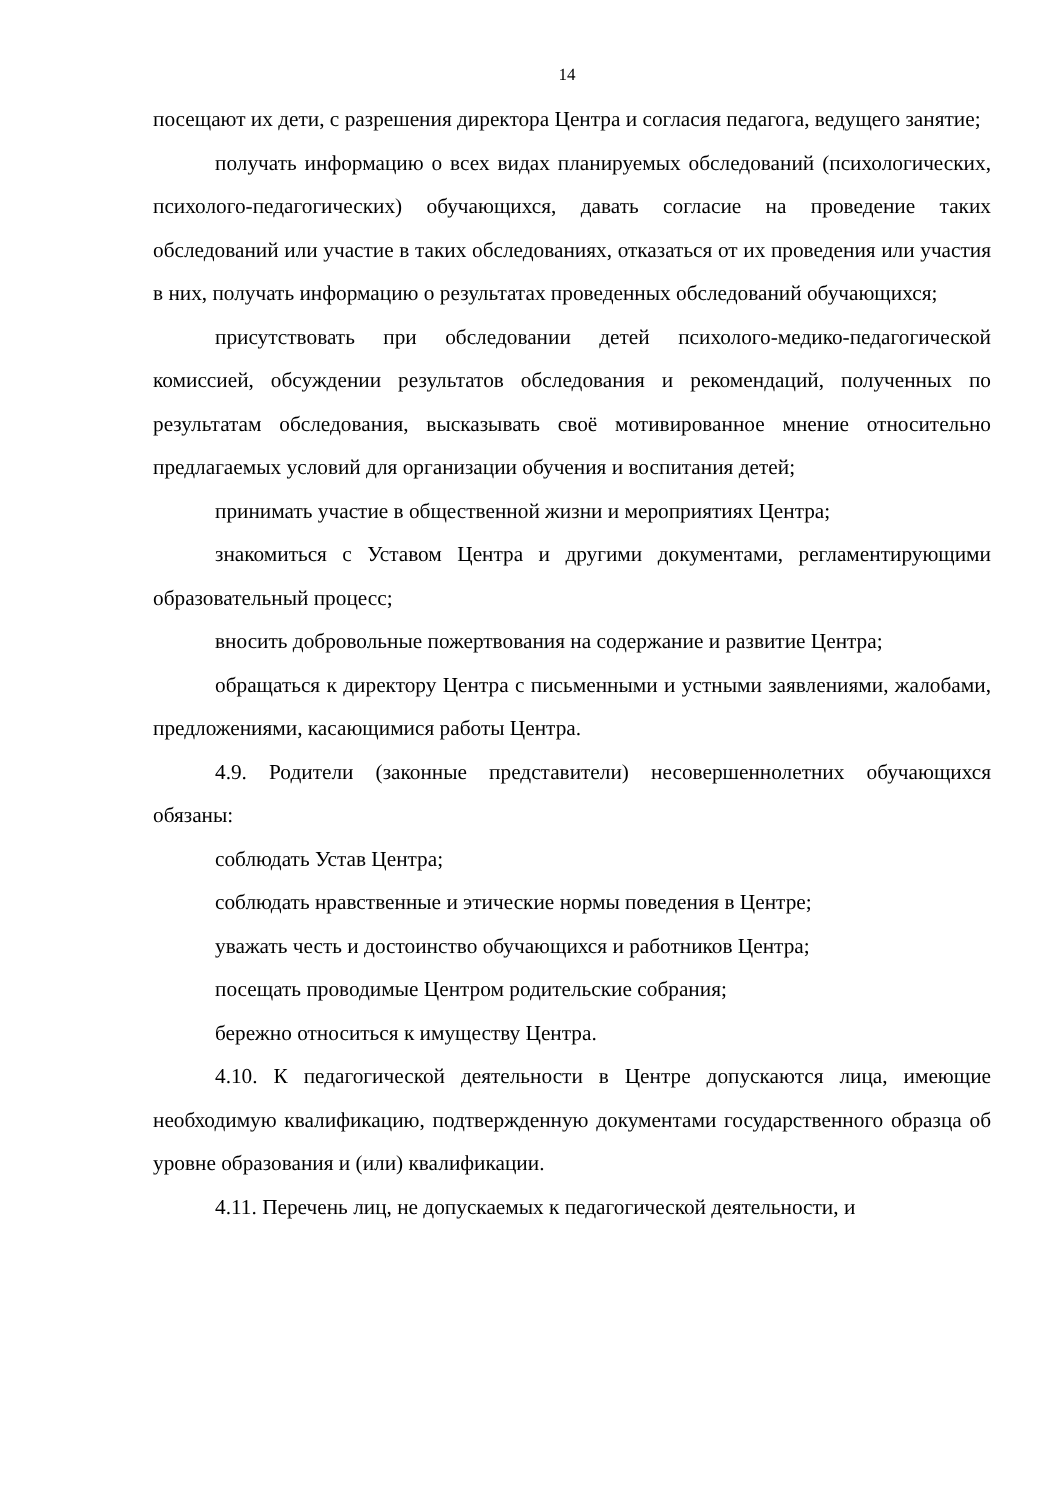14
посещают их дети, с разрешения директора Центра и согласия педагога, ведущего занятие;
получать информацию о всех видах планируемых обследований (психологических, психолого-педагогических) обучающихся, давать согласие на проведение таких обследований или участие в таких обследованиях, отказаться от их проведения или участия в них, получать информацию о результатах проведенных обследований обучающихся;
присутствовать при обследовании детей психолого-медико-педагогической комиссией, обсуждении результатов обследования и рекомендаций, полученных по результатам обследования, высказывать своё мотивированное мнение относительно предлагаемых условий для организации обучения и воспитания детей;
принимать участие в общественной жизни и мероприятиях Центра;
знакомиться с Уставом Центра и другими документами, регламентирующими образовательный процесс;
вносить добровольные пожертвования на содержание и развитие Центра;
обращаться к директору Центра с письменными и устными заявлениями, жалобами, предложениями, касающимися работы Центра.
4.9. Родители (законные представители) несовершеннолетних обучающихся обязаны:
соблюдать Устав Центра;
соблюдать нравственные и этические нормы поведения в Центре;
уважать честь и достоинство обучающихся и работников Центра;
посещать проводимые Центром родительские собрания;
бережно относиться к имуществу Центра.
4.10. К педагогической деятельности в Центре допускаются лица, имеющие необходимую квалификацию, подтвержденную документами государственного образца об уровне образования и (или) квалификации.
4.11. Перечень лиц, не допускаемых к педагогической деятельности, и